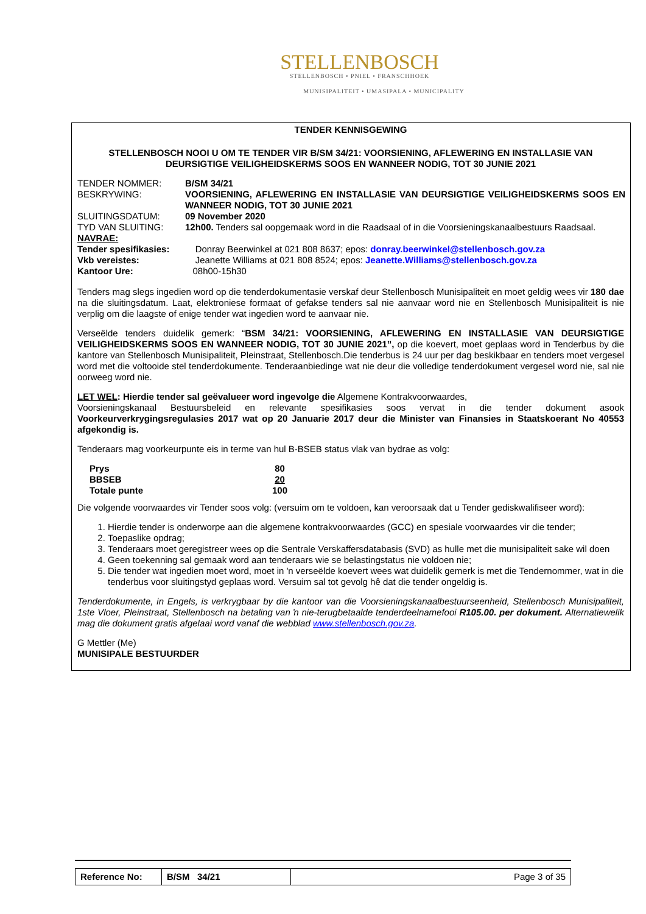STELLENBOSCH
STELLENBOSCH • PNIEL • FRANSCHHOEK
MUNISIPALITEIT • UMASIPALA • MUNICIPALITY
TENDER KENNISGEWING
STELLENBOSCH NOOI U OM TE TENDER VIR B/SM 34/21: VOORSIENING, AFLEWERING EN INSTALLASIE VAN DEURSIGTIGE VEILIGHEIDSKERMS SOOS EN WANNEER NODIG, TOT 30 JUNIE 2021
| TENDER NOMMER: | B/SM 34/21 |
| BESKRYWING: | VOORSIENING, AFLEWERING EN INSTALLASIE VAN DEURSIGTIGE VEILIGHEIDSKERMS SOOS EN WANNEER NODIG, TOT 30 JUNIE 2021 |
| SLUITINGSDATUM: | 09 November 2020 |
| TYD VAN SLUITING: | 12h00. Tenders sal oopgemaak word in die Raadsaal of in die Voorsieningskanaalbestuurs Raadsaal. |
| NAVRAE: | |
| Tender spesifikasies: | Donray Beerwinkel at 021 808 8637; epos: donray.beerwinkel@stellenbosch.gov.za |
| Vkb vereistes: | Jeanette Williams at 021 808 8524; epos: Jeanette.Williams@stellenbosch.gov.za |
| Kantoor Ure: | 08h00-15h30 |
Tenders mag slegs ingedien word op die tenderdokumentasie verskaf deur Stellenbosch Munisipaliteit en moet geldig wees vir 180 dae na die sluitingsdatum. Laat, elektroniese formaat of gefakse tenders sal nie aanvaar word nie en Stellenbosch Munisipaliteit is nie verplig om die laagste of enige tender wat ingedien word te aanvaar nie.
Verseëlde tenders duidelik gemerk: “BSM 34/21: VOORSIENING, AFLEWERING EN INSTALLASIE VAN DEURSIGTIGE VEILIGHEIDSKERMS SOOS EN WANNEER NODIG, TOT 30 JUNIE 2021”, op die koevert, moet geplaas word in Tenderbus by die kantore van Stellenbosch Munisipaliteit, Pleinstraat, Stellenbosch.Die tenderbus is 24 uur per dag beskikbaar en tenders moet vergesel word met die voltooide stel tenderdokumente. Tenderaanbiedinge wat nie deur die volledige tenderdokument vergesel word nie, sal nie oorweeg word nie.
LET WEL: Hierdie tender sal geëvalueer word ingevolge die Algemene Kontrakvoorwaardes,
Voorsieningskanaal Bestuursbeleid en relevante spesifikasies soos vervat in die tender dokument asook Voorkeurverkrygingsregulasies 2017 wat op 20 Januarie 2017 deur die Minister van Finansies in Staatskoerant No 40553 afgekondig is.
Tenderaars mag voorkeurpunte eis in terme van hul B-BSEB status vlak van bydrae as volg:
| Prys | 80 |
| BBSEB | 20 |
| Totale punte | 100 |
Die volgende voorwaardes vir Tender soos volg: (versuim om te voldoen, kan veroorsaak dat u Tender gediskwalifiseer word):
1. Hierdie tender is onderworpe aan die algemene kontrakvoorwaardes (GCC) en spesiale voorwaardes vir die tender;
2. Toepaslike opdrag;
3. Tenderaars moet geregistreer wees op die Sentrale Verskaffersdatabasis (SVD) as hulle met die munisipaliteit sake wil doen
4. Geen toekenning sal gemaak word aan tenderaars wie se belastingstatus nie voldoen nie;
5. Die tender wat ingedien moet word, moet in 'n verseëlde koevert wees wat duidelik gemerk is met die Tendernommer, wat in die tenderbus voor sluitingstyd geplaas word. Versuim sal tot gevolg hê dat die tender ongeldig is.
Tenderdokumente, in Engels, is verkrygbaar by die kantoor van die Voorsieningskanaalbestuurseenheid, Stellenbosch Munisipaliteit, 1ste Vloer, Pleinstraat, Stellenbosch na betaling van ŉ nie-terugbetaalde tenderdeelnamefooi R105.00. per dokument. Alternatiewelik mag die dokument gratis afgelaai word vanaf die webblad www.stellenbosch.gov.za.
G Mettler (Me)
MUNISIPALE BESTUURDER
| Reference No: | B/SM 34/21 | Page 3 of 35 |